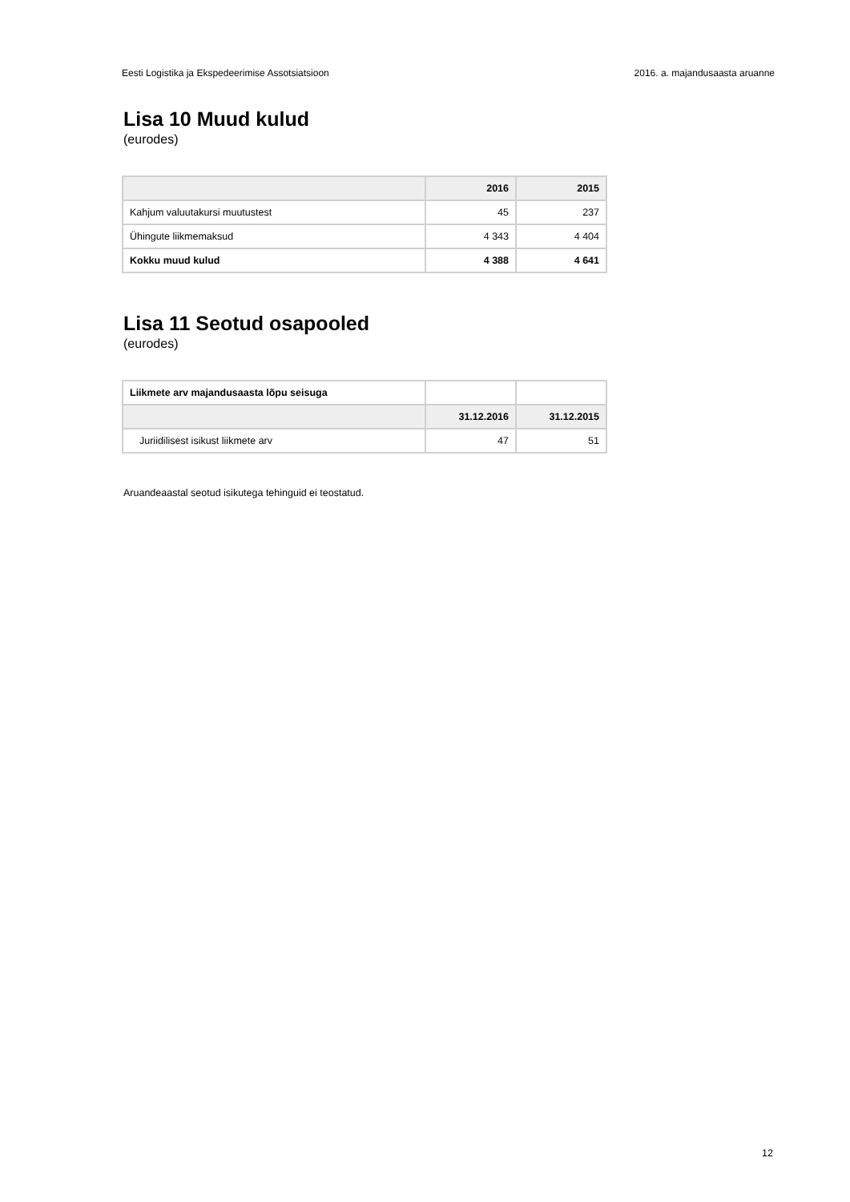Eesti Logistika ja Ekspedeerimise Assotsiatsioon 2016. a. majandusaasta aruanne
Lisa 10 Muud kulud
(eurodes)
| | 2016 | 2015 |
| --- | --- | --- |
| Kahjum valuutakursi muutustest | 45 | 237 |
| Ühingute liikmemaksud | 4 343 | 4 404 |
| Kokku muud kulud | 4 388 | 4 641 |
Lisa 11 Seotud osapooled
(eurodes)
| Liikmete arv majandusaasta lõpu seisuga | | |
| | 31.12.2016 | 31.12.2015 |
| Juriidilisest isikust liikmete arv | 47 | 51 |
Aruandeaastal seotud isikutega tehinguid ei teostatud.
12